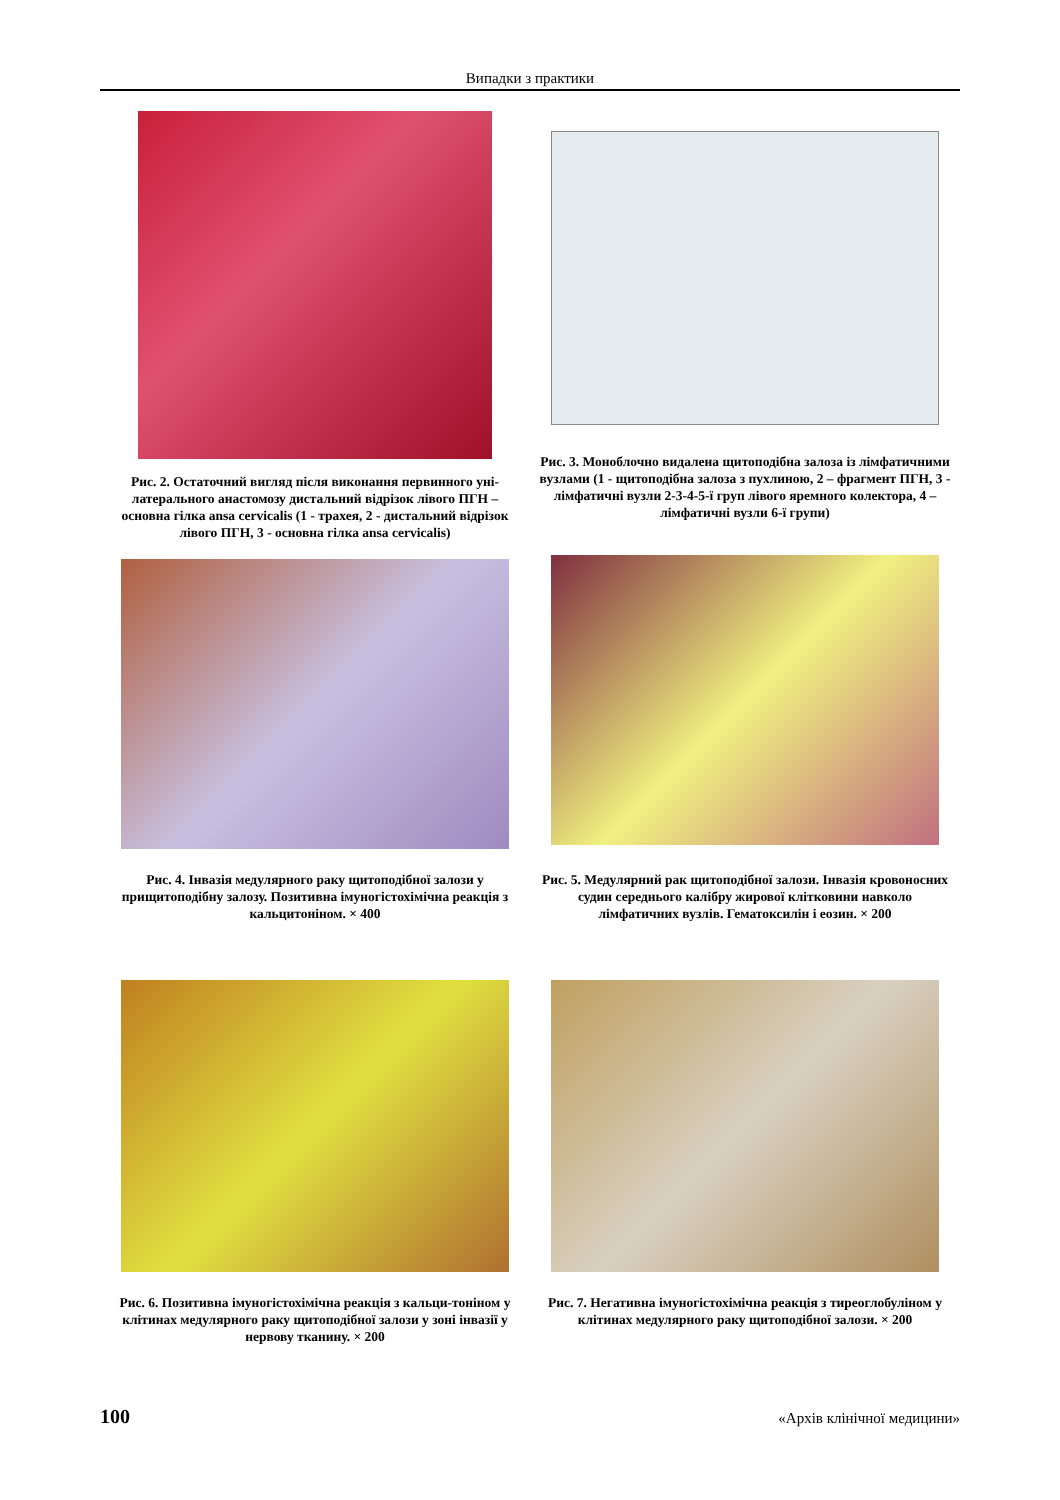Випадки з практики
Рис. 2. Остаточний вигляд після виконання первинного уні-латерального анастомозу дистальний відрізок лівого ПГН – основна гілка ansa cervicalis (1 - трахея, 2 - дистальний відрізок лівого ПГН, 3 - основна гілка ansa cervicalis)
Рис. 3. Моноблочно видалена щитоподібна залоза із лімфатичними вузлами (1 - щитоподібна залоза з пухлиною, 2 – фрагмент ПГН, 3 - лімфатичні вузли 2-3-4-5-ї груп лівого яремного колектора, 4 – лімфатичні вузли 6-ї групи)
Рис. 4. Інвазія медулярного раку щитоподібної залози у прищитоподібну залозу. Позитивна імуногістохімічна реакція з кальцитоніном. × 400
Рис. 5. Медулярний рак щитоподібної залози. Інвазія кровоносних судин середнього калібру жирової клітковини навколо лімфатичних вузлів. Гематоксилін і еозин. × 200
Рис. 6. Позитивна імуногістохімічна реакція з кальци-тоніном у клітинах медулярного раку щитоподібної залози у зоні інвазії у нервову тканину. × 200
Рис. 7. Негативна імуногістохімічна реакція з тиреоглобуліном у клітинах медулярного раку щитоподібної залози. × 200
100 «Архів клінічної медицини»